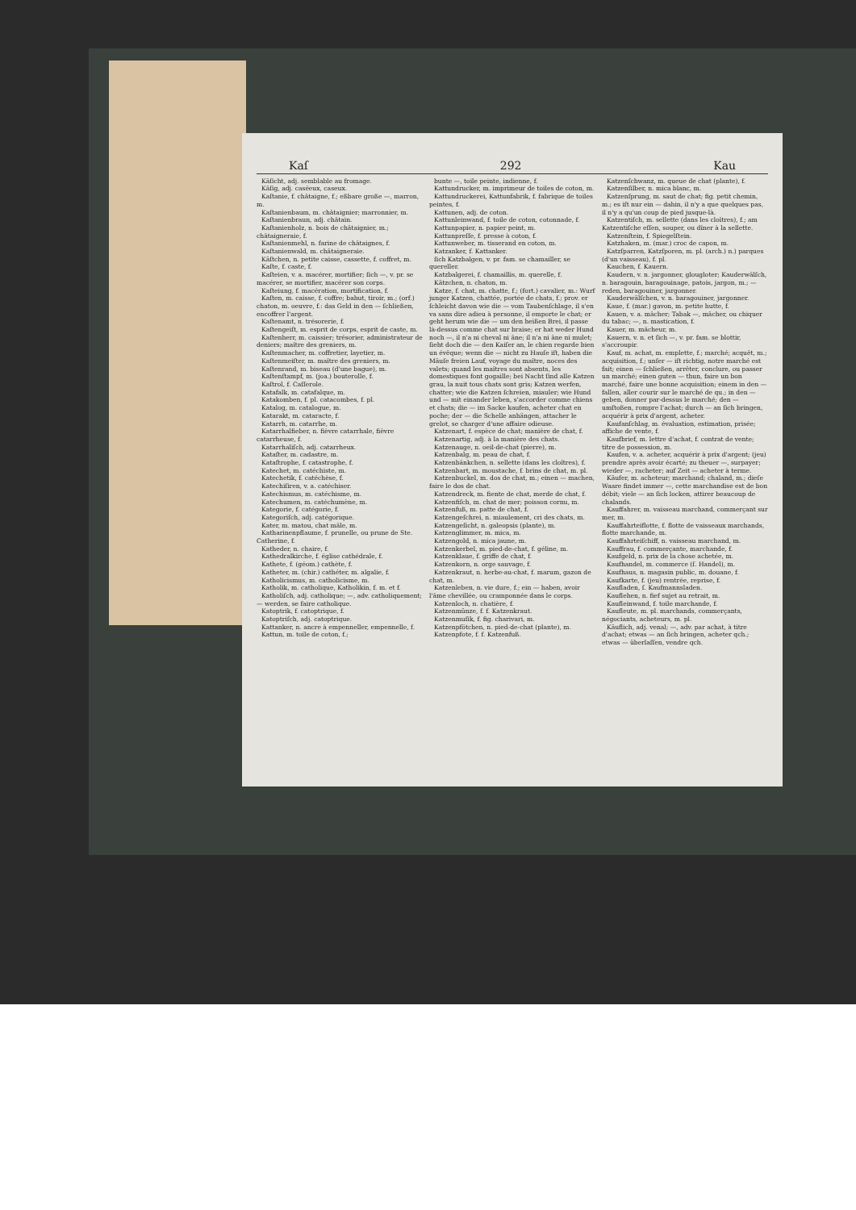Kaſ 292 Kau
Käſicht, adj. semblable au fromage.
Käſig, adj. caséeux, caseux.
Kaſtanie, f. châtaigne, f.; eßbare große —, marron, m.
Kaſtanienbaum, m. châtaignier; marronnier, m.
Kaſtanienbraun, adj. châtain.
Kaſtanienholz, n. bois de châtaignier, m.; châtaigneraie, f.
Kaſtanienmehl, n. farine de châtaignes, f.
Kaſtanienwald, m. châtaigneraie.
Käſtchen, n. petite caisse, cassette, f. coffret, m.
Kaſte, f. caste, f.
Kaſteien, v. a. macérer, mortifier; ſich —, v. pr. se macérer, se mortifier, macérer son corps.
Kaſteiung, f. macération, mortification, f.
Kaſten, m. caisse, f. coffre; bahut, tiroir, m.; (orf.) chaton, m. oeuvre, f.: das Geld in den — ſchließen, encoffrer l'argent.
Kaſtenamt, n. trésorerie, f.
Kaſtengeiſt, m. esprit de corps, esprit de caste, m.
Kaſtenherr, m. caissier; trésorier, administrateur de deniers; maître des greniers, m.
Kaſtenmacher, m. coffretier, layetier, m.
Kaſtenmeiſter, m. maître des greniers, m.
Kaſtenrand, m. biseau (d'une bague), m.
Kaſtenſtampf, m. (joa.) bouterolle, f.
Kaſtrol, f. Caſſerole.
Katafalk, m. catafalque, m.
Katakomben, f. pl. catacombes, f. pl.
Katalog, m. catalogue, m.
Katarakt, m. cataracte, f.
Katarrh, m. catarrhe, m.
Katarrhalfieber, n. fièvre catarrhale, fièvre catarrheuse, f.
Katarrhaliſch, adj. catarrheux.
Kataſter, m. cadastre, m.
Kataſtrophe, f. catastrophe, f.
Katechet, m. catéchiste, m.
Katechetik, f. catéchèse, f.
Katechiſiren, v. a. catéchiser.
Katechismus, m. catéchisme, m.
Katechumen, m. catéchumène, m.
Kategorie, f. catégorie, f.
Kategoriſch, adj. catégorique.
Kater, m. matou, chat mâle, m.
Katharinenpflaume, f. prunelle, ou prune de Ste. Catherine, f.
Katheder, n. chaire, f.
Kathedralkirche, f. église cathédrale, f.
Kathete, f. (géom.) cathète, f.
Katheter, m. (chir.) cathéter, m. algalie, f.
Katholicismus, m. catholicisme, m.
Katholik, m. catholique, Katholikin, f. m. et f.
Katholiſch, adj. catholique; —, adv. catholiquement; — werden, se faire catholique.
Katoptrik, f. catoptrique, f.
Katoptriſch, adj. catoptrique.
Kattanker, n. ancre à empenneller, empennelle, f.
Kattun, m. toile de coton, f.;
bunte —, toile peinte, indienne, f.
Kattundrucker, m. imprimeur de toiles de coton, m.
Kattundruckerei, Kattunfabrik, f. fabrique de toiles peintes, f.
Kattunen, adj. de coton.
Kattunleinwand, f. toile de coton, cotonnade, f.
Kattunpapier, n. papier peint, m.
Kattunpreſſe, f. presse à coton, f.
Kattunweber, m. tisserand en coton, m.
Katzanker, f. Kattanker.
ſich Katzbalgen, v. pr. fam. se chamailler, se quereller.
Katzbalgerei, f. chamaillis, m. querelle, f.
Kätzchen, n. chaton, m.
Katze, f. chat, m. chatte, f.; (fort.) cavalier, m.: Wurf junger Katzen, chattée, portée de chats, f.; prov. er ſchleicht davon wie die — vom Taubenſchlage, il s'en va sans dire adieu à personne, il emporte le chat; er geht herum wie die — um den heißen Brei, il passe là-dessus comme chat sur braise; er hat weder Hund noch —, il n'a ni cheval ni âne; il n'a ni âne ni mulet; ſieht doch die — den Kaiſer an, le chien regarde bien un évêque; wenn die — nicht zu Hauſe iſt, haben die Mäuſe freien Lauf, voyage du maître, noces des valets; quand les maîtres sont absents, les domestiques font gogaille; bei Nacht ſind alle Katzen grau, la nuit tous chats sont gris; Katzen werfen, chatter; wie die Katzen ſchreien, miauler; wie Hund und — mit einander leben, s'accorder comme chiens et chats; die — im Sacke kaufen, acheter chat en poche; der — die Schelle anhängen, attacher le grelot, se charger d'une affaire odieuse.
Katzenart, f. espèce de chat; manière de chat, f.
Katzenartig, adj. à la manière des chats.
Katzenauge, n. oeil-de-chat (pierre), m.
Katzenbalg, m. peau de chat, f.
Katzenbänkchen, n. sellette (dans les cloîtres), f.
Katzenbart, m. moustache, f. brins de chat, m. pl.
Katzenbuckel, m. dos de chat, m.; einen — machen, faire le dos de chat.
Katzendreck, m. fiente de chat, merde de chat, f.
Katzenfiſch, m. chat de mer; poisson cornu, m.
Katzenfuß, m. patte de chat, f.
Katzengeſchrei, n. miaulement, cri des chats, m.
Katzengeſicht, n. galeopsis (plante), m.
Katzenglimmer, m. mica, m.
Katzengold, n. mica jaune, m.
Katzenkerbel, m. pied-de-chat, f. géline, m.
Katzenklaue, f. griffe de chat, f.
Katzenkorn, n. orge sauvage, f.
Katzenkraut, n. herbe-au-chat, f. marum, gazon de chat, m.
Katzenleben, n. vie dure, f.; ein — haben, avoir l'âme chevillée, ou cramponnée dans le corps.
Katzenloch, n. chatière, f.
Katzenmünze, f. f. Katzenkraut.
Katzenmuſik, f. fig. charivari, m.
Katzenpfötchen, n. pied-de-chat (plante), m.
Katzenpfote, f. f. Katzenfuß.
Katzenſchwanz, m. queue de chat (plante), f.
Katzenſilber, n. mica blanc, m.
Katzenſprung, m. saut de chat; fig. petit chemin, m.; es iſt nur ein — dahin, il n'y a que quelques pas, il n'y a qu'un coup de pied jusque-là.
Katzentiſch, m. sellette (dans les cloîtres), f.; am Katzentiſche eſſen, souper, ou dîner à la sellette.
Katzenſtein, f. Spiegelſtein.
Katzhaken, m. (mar.) croc de capon, m.
Katzſparren, Katzſporen, m. pl. (arch.) n.) parques (d'un vaisseau), f. pl.
Kauchen, f. Kauern.
Kaudern, v. n. jargonner, glougloter; Kauderwälſch, n. baragouin, baragouinage, patois, jargon, m.; — reden, baragouiner, jargonner.
Kauderwälſchen, v. n. baragouiner, jargonner.
Kaue, f. (mar.) gavon, m. petite hutte, f.
Kauen, v. a. mâcher; Tabak —, mâcher, ou chiquer du tabac; —, n. mastication, f.
Kauer, m. mâcheur, m.
Kauern, v. n. et ſich —, v. pr. fam. se blottir, s'accroupir.
Kauf, m. achat, m. emplette, f.; marché; acquêt, m.; acquisition, f.; unſer — iſt richtig, notre marché est fait; einen — ſchließen, arrêter, conclure, ou passer un marché; einen guten — thun, faire un bon marché, faire une bonne acquisition; einem in den — fallen, aller courir sur le marché de qu.; in den — geben, donner par-dessus le marché; den — umſtoßen, rompre l'achat; durch — an ſich bringen, acquérir à prix d'argent, acheter.
Kaufanſchlag, m. évaluation, estimation, prisée; affiche de vente, f.
Kaufbrief, m. lettre d'achat, f. contrat de vente; titre de possession, m.
Kaufen, v. a. acheter, acquérir à prix d'argent; (jeu) prendre après avoir écarté; zu theuer —, surpayer; wieder —, racheter; auf Zeit — acheter à terme.
Käufer, m. acheteur; marchand; chaland, m.; dieſe Waare findet immer —, cette marchandise est de bon débit; viele — an ſich locken, attirer beaucoup de chalands.
Kauffahrer, m. vaisseau marchand, commerçant sur mer, m.
Kauffahrteiflotte, f. flotte de vaisseaux marchands, flotte marchande, m.
Kauffahrteiſchiff, n. vaisseau marchand, m.
Kauffrau, f. commerçante, marchande, f.
Kaufgeld, n. prix de la chose achetée, m.
Kaufhandel, m. commerce (ſ. Handel), m.
Kaufhaus, n. magasin public, m. douane, f.
Kaufkarte, f. (jeu) rentrée, reprise, f.
Kaufladen, ſ. Kaufmannsladen.
Kauflehen, n. fief sujet au retrait, m.
Kaufleinwand, f. toile marchande, f.
Kaufleute, m. pl. marchands, commerçants, négociants, acheteurs, m. pl.
Käuflich, adj. venal; —, adv. par achat, à titre d'achat; etwas — an ſich bringen, acheter qch.; etwas — überlaſſen, vendre qch.